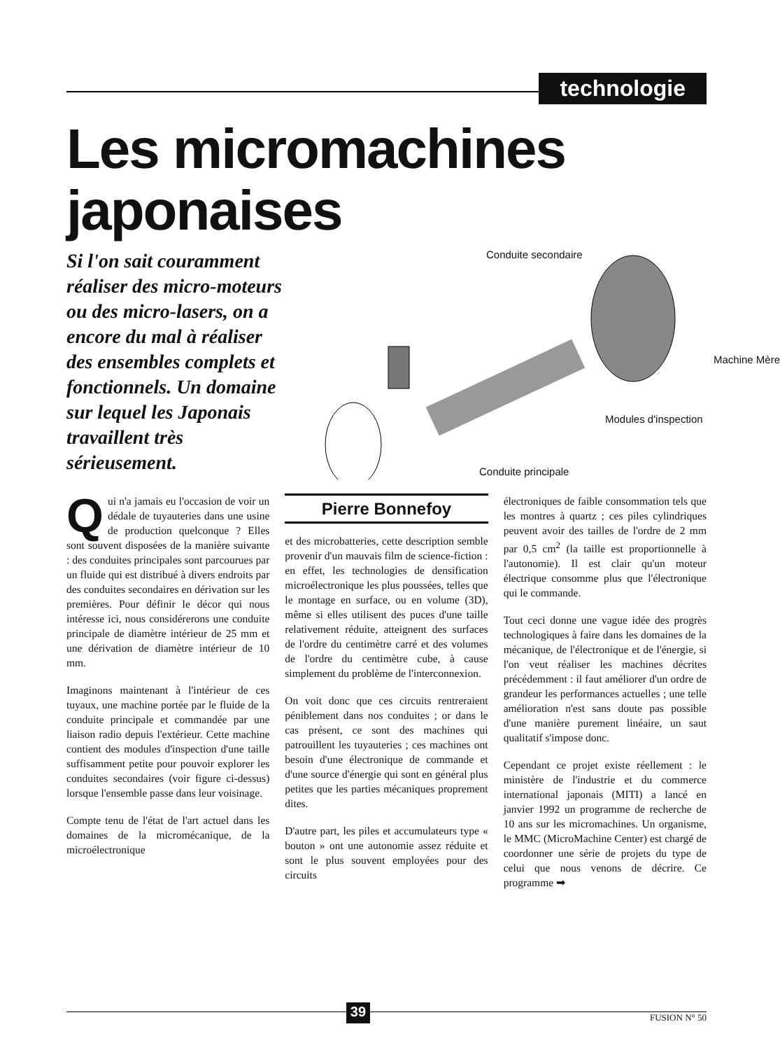technologie
Les micromachines
japonaises
Si l'on sait couramment réaliser des micro-moteurs ou des micro-lasers, on a encore du mal à réaliser des ensembles complets et fonctionnels. Un domaine sur lequel les Japonais travaillent très sérieusement.
Conduite secondaire
Machine Mère
Modules d'inspection
Conduite principale
Qui n'a jamais eu l'occasion de voir un dédale de tuyauteries dans une usine de production quelconque ? Elles sont souvent disposées de la manière suivante : des conduites principales sont parcourues par un fluide qui est distribué à divers endroits par des conduites secondaires en dérivation sur les premières. Pour définir le décor qui nous intéresse ici, nous considérerons une conduite principale de diamètre intérieur de 25 mm et une dérivation de diamètre intérieur de 10 mm.
Imaginons maintenant à l'intérieur de ces tuyaux, une machine portée par le fluide de la conduite principale et commandée par une liaison radio depuis l'extérieur. Cette machine contient des modules d'inspection d'une taille suffisamment petite pour pouvoir explorer les conduites secondaires (voir figure ci-dessus) lorsque l'ensemble passe dans leur voisinage.
Compte tenu de l'état de l'art actuel dans les domaines de la micromécanique, de la microélectronique
Pierre Bonnefoy
et des microbatteries, cette description semble provenir d'un mauvais film de science-fiction : en effet, les technologies de densification microélectronique les plus poussées, telles que le montage en surface, ou en volume (3D), même si elles utilisent des puces d'une taille relativement réduite, atteignent des surfaces de l'ordre du centimètre carré et des volumes de l'ordre du centimètre cube, à cause simplement du problème de l'interconnexion.
On voit donc que ces circuits rentreraient péniblement dans nos conduites ; or dans le cas présent, ce sont des machines qui patrouillent les tuyauteries ; ces machines ont besoin d'une électronique de commande et d'une source d'énergie qui sont en général plus petites que les parties mécaniques proprement dites.
D'autre part, les piles et accumulateurs type « bouton » ont une autonomie assez réduite et sont le plus souvent employées pour des circuits
électroniques de faible consommation tels que les montres à quartz ; ces piles cylindriques peuvent avoir des tailles de l'ordre de 2 mm par 0,5 cm<sup>2</sup> (la taille est proportionnelle à l'autonomie). Il est clair qu'un moteur électrique consomme plus que l'électronique qui le commande.
Tout ceci donne une vague idée des progrès technologiques à faire dans les domaines de la mécanique, de l'électronique et de l'énergie, si l'on veut réaliser les machines décrites précédemment : il faut améliorer d'un ordre de grandeur les performances actuelles ; une telle amélioration n'est sans doute pas possible d'une manière purement linéaire, un saut qualitatif s'impose donc.
Cependant ce projet existe réellement : le ministère de l'industrie et du commerce international japonais (MITI) a lancé en janvier 1992 un programme de recherche de 10 ans sur les micromachines. Un organisme, le MMC (MicroMachine Center) est chargé de coordonner une série de projets du type de celui que nous venons de décrire. Ce programme ➡
39 FUSION N° 50